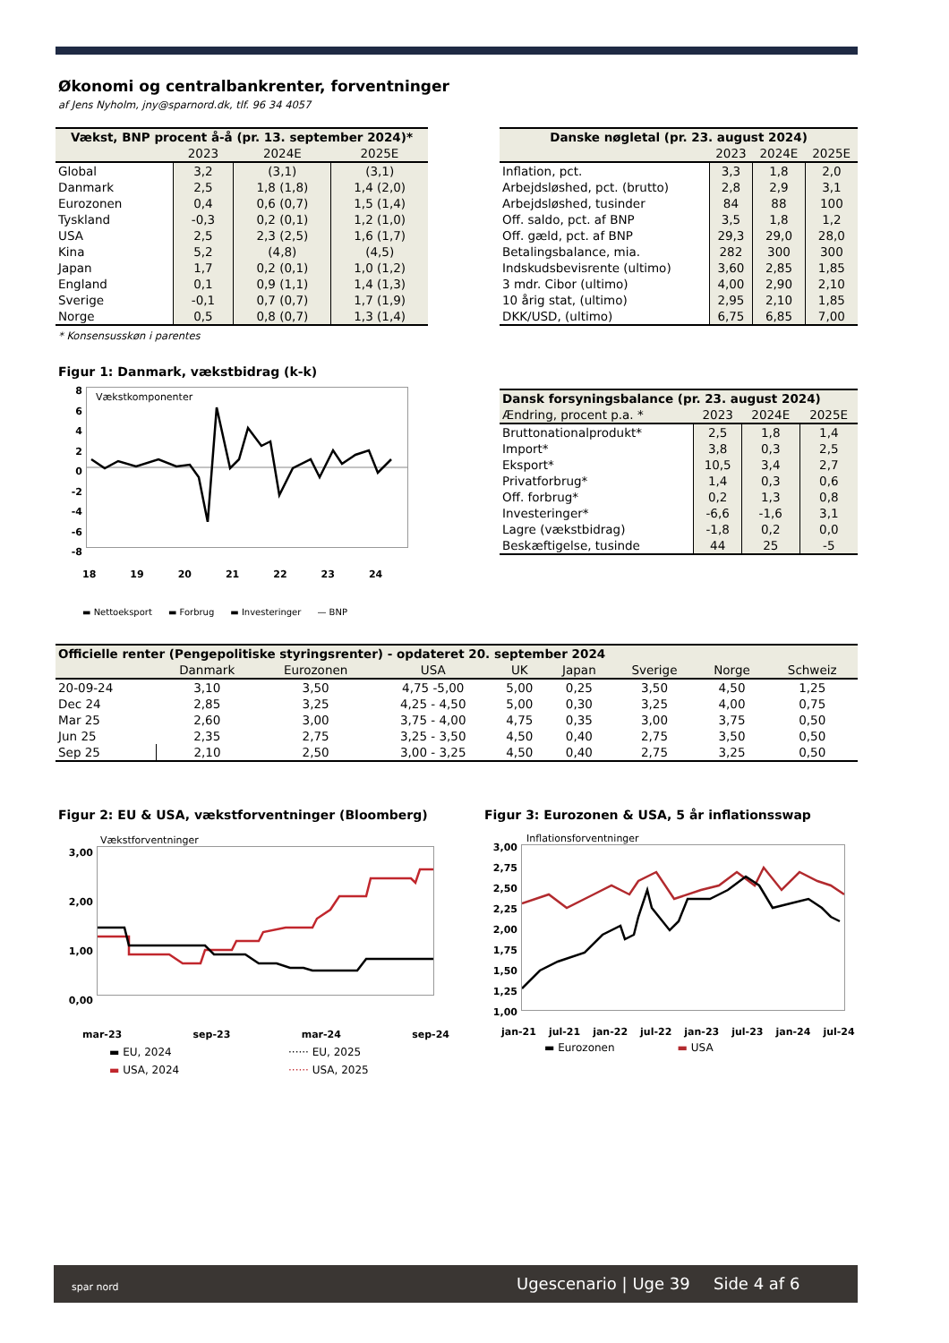Økonomi og centralbankrenter, forventninger
af Jens Nyholm, jny@sparnord.dk, tlf. 96 34 4057
| Vækst, BNP procent å-å (pr. 13. september 2024)* | | | |
| --- | --- | --- | --- |
| | 2023 | 2024E | 2025E |
| Global | 3,2 | (3,1) | (3,1) |
| Danmark | 2,5 | 1,8 (1,8) | 1,4 (2,0) |
| Eurozonen | 0,4 | 0,6 (0,7) | 1,5 (1,4) |
| Tyskland | -0,3 | 0,2 (0,1) | 1,2 (1,0) |
| USA | 2,5 | 2,3 (2,5) | 1,6 (1,7) |
| Kina | 5,2 | (4,8) | (4,5) |
| Japan | 1,7 | 0,2 (0,1) | 1,0 (1,2) |
| England | 0,1 | 0,9 (1,1) | 1,4 (1,3) |
| Sverige | -0,1 | 0,7 (0,7) | 1,7 (1,9) |
| Norge | 0,5 | 0,8 (0,7) | 1,3 (1,4) |
* Konsensusskøn i parentes
| Danske nøgletal (pr. 23. august 2024) | | | |
| --- | --- | --- | --- |
| | 2023 | 2024E | 2025E |
| Inflation, pct. | 3,3 | 1,8 | 2,0 |
| Arbejdsløshed, pct. (brutto) | 2,8 | 2,9 | 3,1 |
| Arbejdsløshed, tusinder | 84 | 88 | 100 |
| Off. saldo, pct. af BNP | 3,5 | 1,8 | 1,2 |
| Off. gæld, pct. af BNP | 29,3 | 29,0 | 28,0 |
| Betalingsbalance, mia. | 282 | 300 | 300 |
| Indskudsbevisrente (ultimo) | 3,60 | 2,85 | 1,85 |
| 3 mdr. Cibor (ultimo) | 4,00 | 2,90 | 2,10 |
| 10 årig stat, (ultimo) | 2,95 | 2,10 | 1,85 |
| DKK/USD, (ultimo) | 6,75 | 6,85 | 7,00 |
Figur 1: Danmark, vækstbidrag (k-k)
8
6
4
2
0
-2
-4
-6
-8
Vækstkomponenter
18 19 20 21 22 23 24
▬ Nettoeksport ▬ Forbrug ▬ Investeringer — BNP
| Dansk forsyningsbalance (pr. 23. august 2024) | | | |
| --- | --- | --- | --- |
| Ændring, procent p.a. * | 2023 | 2024E | 2025E |
| Bruttonationalprodukt* | 2,5 | 1,8 | 1,4 |
| Import* | 3,8 | 0,3 | 2,5 |
| Eksport* | 10,5 | 3,4 | 2,7 |
| Privatforbrug* | 1,4 | 0,3 | 0,6 |
| Off. forbrug* | 0,2 | 1,3 | 0,8 |
| Investeringer* | -6,6 | -1,6 | 3,1 |
| Lagre (vækstbidrag) | -1,8 | 0,2 | 0,0 |
| Beskæftigelse, tusinde | 44 | 25 | -5 |
| Officielle renter (Pengepolitiske styringsrenter) - opdateret 20. september 2024 | | | | | | | | |
| --- | --- | --- | --- | --- | --- | --- | --- | --- |
| | Danmark | Eurozonen | USA | UK | Japan | Sverige | Norge | Schweiz |
| 20-09-24 | 3,10 | 3,50 | 4,75 -5,00 | 5,00 | 0,25 | 3,50 | 4,50 | 1,25 |
| Dec 24 | 2,85 | 3,25 | 4,25 - 4,50 | 5,00 | 0,30 | 3,25 | 4,00 | 0,75 |
| Mar 25 | 2,60 | 3,00 | 3,75 - 4,00 | 4,75 | 0,35 | 3,00 | 3,75 | 0,50 |
| Jun 25 | 2,35 | 2,75 | 3,25 - 3,50 | 4,50 | 0,40 | 2,75 | 3,50 | 0,50 |
| Sep 25 | 2,10 | 2,50 | 3,00 - 3,25 | 4,50 | 0,40 | 2,75 | 3,25 | 0,50 |
Figur 2: EU & USA, vækstforventninger (Bloomberg)
Vækstforventninger
3,00
2,00
1,00
0,00
mar-23 sep-23 mar-24 sep-24
▬ EU, 2024 ······ EU, 2025 ▬ USA, 2024 ······ USA, 2025
Figur 3: Eurozonen & USA, 5 år inflationsswap
Inflationsforventninger
3,00
2,75
2,50
2,25
2,00
1,75
1,50
1,25
1,00
jan-21 jul-21 jan-22 jul-22 jan-23 jul-23 jan-24 jul-24
▬ Eurozonen ▬ USA
spar nord Ugescenario | Uge 39 Side 4 af 6